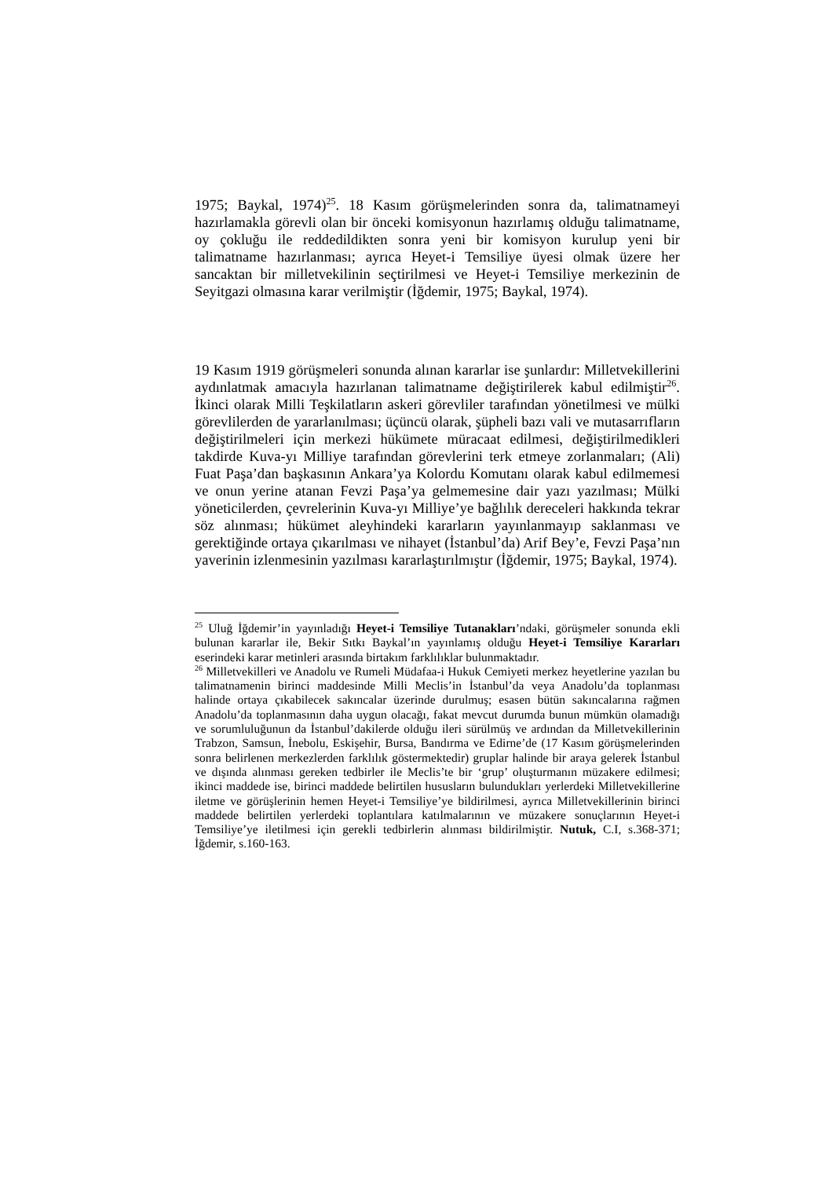1975; Baykal, 1974)<sup>25</sup>. 18 Kasım görüşmelerinden sonra da, talimatnameyi hazırlamakla görevli olan bir önceki komisyonun hazırlamış olduğu talimatname, oy çokluğu ile reddedildikten sonra yeni bir komisyon kurulup yeni bir talimatname hazırlanması; ayrıca Heyet-i Temsiliye üyesi olmak üzere her sancaktan bir milletvekilinin seçtirilmesi ve Heyet-i Temsiliye merkezinin de Seyitgazi olmasına karar verilmiştir (İğdemir, 1975; Baykal, 1974).
19 Kasım 1919 görüşmeleri sonunda alınan kararlar ise şunlardır: Milletvekillerini aydınlatmak amacıyla hazırlanan talimatname değiştirilerek kabul edilmiştir<sup>26</sup>. İkinci olarak Milli Teşkilatların askeri görevliler tarafından yönetilmesi ve mülki görevlilerden de yararlanılması; üçüncü olarak, şüpheli bazı vali ve mutasarrıfların değiştirilmeleri için merkezi hükümete müracaat edilmesi, değiştirilmedikleri takdirde Kuva-yı Milliye tarafından görevlerini terk etmeye zorlanmaları; (Ali) Fuat Paşa’dan başkasının Ankara’ya Kolordu Komutanı olarak kabul edilmemesi ve onun yerine atanan Fevzi Paşa’ya gelmemesine dair yazı yazılması; Mülki yöneticilerden, çevrelerinin Kuva-yı Milliye’ye bağlılık dereceleri hakkında tekrar söz alınması; hükümet aleyhindeki kararların yayınlanmayıp saklanması ve gerektiğinde ortaya çıkarılması ve nihayet (İstanbul’da) Arif Bey’e, Fevzi Paşa’nın yaverinin izlenmesinin yazılması kararlaştırılmıştır (İğdemir, 1975; Baykal, 1974).
<sup>25</sup> Uluğ İğdemir’in yayınladığı Heyet-i Temsiliye Tutanakları’ndaki, görüşmeler sonunda ekli bulunan kararlar ile, Bekir Sıtkı Baykal’ın yayınlamış olduğu Heyet-i Temsiliye Kararları eserindeki karar metinleri arasında birtakım farklılıklar bulunmaktadır.
<sup>26</sup> Milletvekilleri ve Anadolu ve Rumeli Müdafaa-i Hukuk Cemiyeti merkez heyetlerine yazılan bu talimatnamenin birinci maddesinde Milli Meclis’in İstanbul’da veya Anadolu’da toplanması halinde ortaya çıkabilecek sakıncalar üzerinde durulmuş; esasen bütün sakıncalarına rağmen Anadolu’da toplanmasının daha uygun olacağı, fakat mevcut durumda bunun mümkün olamadığı ve sorumluluğunun da İstanbul’dakilerde olduğu ileri sürülmüş ve ardından da Milletvekillerinin Trabzon, Samsun, İnebolu, Eskişehir, Bursa, Bandırma ve Edirne’de (17 Kasım görüşmelerinden sonra belirlenen merkezlerden farklılık göstermektedir) gruplar halinde bir araya gelerek İstanbul ve dışında alınması gereken tedbirler ile Meclis’te bir ‘grup’ oluşturmanın müzakere edilmesi; ikinci maddede ise, birinci maddede belirtilen hususların bulundukları yerlerdeki Milletvekillerine iletme ve görüşlerinin hemen Heyet-i Temsiliye’ye bildirilmesi, ayrıca Milletvekillerinin birinci maddede belirtilen yerlerdeki toplantılara katılmalarının ve müzakere sonuçlarının Heyet-i Temsiliye’ye iletilmesi için gerekli tedbirlerin alınması bildirilmiştir. Nutuk, C.I, s.368-371; İğdemir, s.160-163.